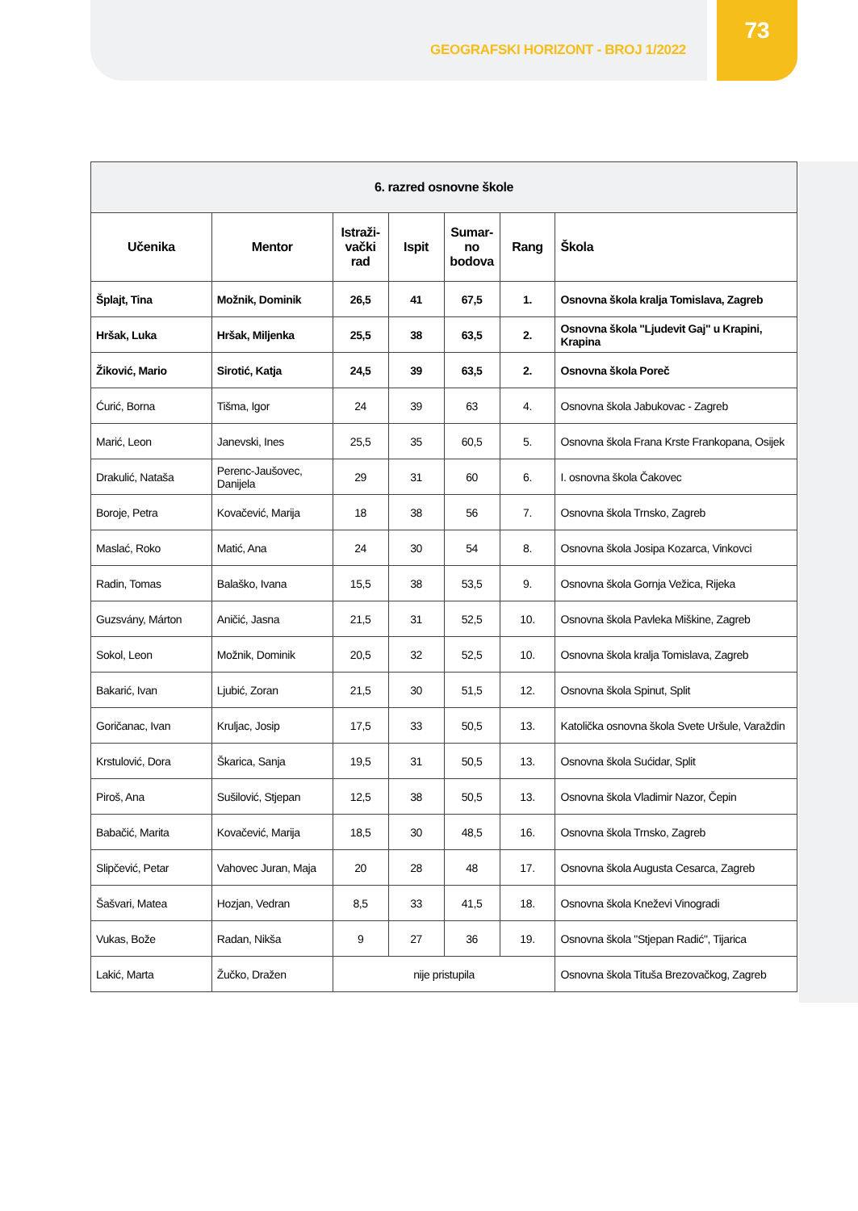GEOGRAFSKI HORIZONT - BROJ 1/2022
73
| 6. razred osnovne škole | | | | | | |
| --- | --- | --- | --- | --- | --- | --- |
| Učenika | Mentor | Istraži- vački rad | Ispit | Sumar- no bodova | Rang | Škola |
| Šplajt, Tina | Možnik, Dominik | 26,5 | 41 | 67,5 | 1. | Osnovna škola kralja Tomislava, Zagreb |
| Hršak, Luka | Hršak, Miljenka | 25,5 | 38 | 63,5 | 2. | Osnovna škola "Ljudevit Gaj" u Krapini, Krapina |
| Žiković, Mario | Sirotić, Katja | 24,5 | 39 | 63,5 | 2. | Osnovna škola Poreč |
| Ćurić, Borna | Tišma, Igor | 24 | 39 | 63 | 4. | Osnovna škola Jabukovac - Zagreb |
| Marić, Leon | Janevski, Ines | 25,5 | 35 | 60,5 | 5. | Osnovna škola Frana Krste Frankopana, Osijek |
| Drakulić, Nataša | Perenc-Jaušovec, Danijela | 29 | 31 | 60 | 6. | I. osnovna škola Čakovec |
| Boroje, Petra | Kovačević, Marija | 18 | 38 | 56 | 7. | Osnovna škola Trnsko, Zagreb |
| Maslać, Roko | Matić, Ana | 24 | 30 | 54 | 8. | Osnovna škola Josipa Kozarca, Vinkovci |
| Radin, Tomas | Balaško, Ivana | 15,5 | 38 | 53,5 | 9. | Osnovna škola Gornja Vežica, Rijeka |
| Guzsvány, Márton | Aničić, Jasna | 21,5 | 31 | 52,5 | 10. | Osnovna škola Pavleka Miškine, Zagreb |
| Sokol, Leon | Možnik, Dominik | 20,5 | 32 | 52,5 | 10. | Osnovna škola kralja Tomislava, Zagreb |
| Bakarić, Ivan | Ljubić, Zoran | 21,5 | 30 | 51,5 | 12. | Osnovna škola Spinut, Split |
| Goričanac, Ivan | Kruljac, Josip | 17,5 | 33 | 50,5 | 13. | Katolička osnovna škola Svete Uršule, Varaždin |
| Krstulović, Dora | Škarica, Sanja | 19,5 | 31 | 50,5 | 13. | Osnovna škola Sućidar, Split |
| Piroš, Ana | Sušilović, Stjepan | 12,5 | 38 | 50,5 | 13. | Osnovna škola Vladimir Nazor, Čepin |
| Babačić, Marita | Kovačević, Marija | 18,5 | 30 | 48,5 | 16. | Osnovna škola Trnsko, Zagreb |
| Slipčević, Petar | Vahovec Juran, Maja | 20 | 28 | 48 | 17. | Osnovna škola Augusta Cesarca, Zagreb |
| Šašvari, Matea | Hozjan, Vedran | 8,5 | 33 | 41,5 | 18. | Osnovna škola Kneževi Vinogradi |
| Vukas, Bože | Radan, Nikša | 9 | 27 | 36 | 19. | Osnovna škola "Stjepan Radić", Tijarica |
| Lakić, Marta | Žučko, Dražen | nije pristupila | | | | Osnovna škola Tituša Brezovačkog, Zagreb |